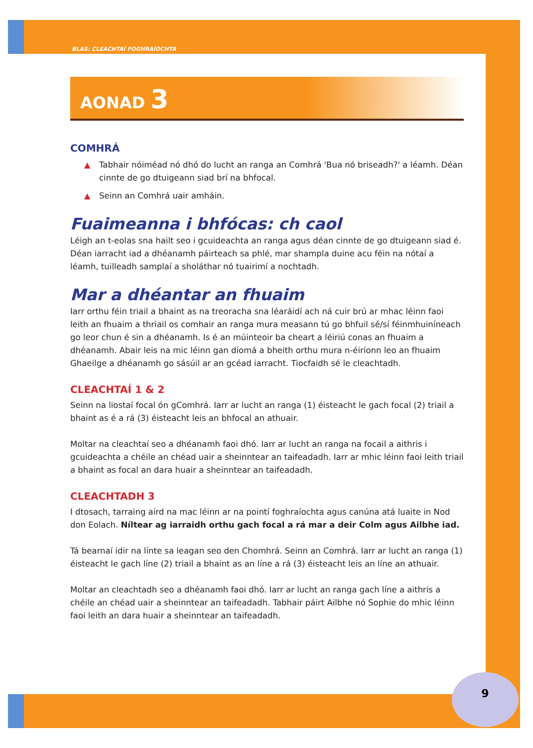BLAS: CLEACHTAÍ FOGHRAÍOCHTA
AONAD 3
COMHRÁ
▲ Tabhair nóiméad nó dhó do lucht an ranga an Comhrá 'Bua nó briseadh?' a léamh. Déan cinnte de go dtuigeann siad brí na bhfocal.
▲ Seinn an Comhrá uair amháin.
Fuaimeanna i bhfócas: ch caol
Léigh an t-eolas sna hailt seo i gcuideachta an ranga agus déan cinnte de go dtuigeann siad é. Déan iarracht iad a dhéanamh páirteach sa phlé, mar shampla duine acu féin na nótaí a léamh, tuilleadh samplaí a sholáthar nó tuairimí a nochtadh.
Mar a dhéantar an fhuaim
Iarr orthu féin triail a bhaint as na treoracha sna léaráidí ach ná cuir brú ar mhac léinn faoi leith an fhuaim a thriail os comhair an ranga mura measann tú go bhfuil sé/sí féinmhuiníneach go leor chun é sin a dhéanamh. Is é an múinteoir ba cheart a léiriú conas an fhuaim a dhéanamh. Abair leis na mic léinn gan díomá a bheith orthu mura n-éiríonn leo an fhuaim Ghaeilge a dhéanamh go sásúil ar an gcéad iarracht. Tiocfaidh sé le cleachtadh.
CLEACHTAÍ 1 & 2
Seinn na liostaí focal ón gComhrá. Iarr ar lucht an ranga (1) éisteacht le gach focal (2) triail a bhaint as é a rá (3) éisteacht leis an bhfocal an athuair.
Moltar na cleachtaí seo a dhéanamh faoi dhó. Iarr ar lucht an ranga na focail a aithris i gcuideachta a chéile an chéad uair a sheinntear an taifeadadh. Iarr ar mhic léinn faoi leith triail a bhaint as focal an dara huair a sheinntear an taifeadadh.
CLEACHTADH 3
I dtosach, tarraing aird na mac léinn ar na pointí foghraíochta agus canúna atá luaite in Nod don Eolach. Níltear ag iarraidh orthu gach focal a rá mar a deir Colm agus Ailbhe iad.
Tá bearnaí idir na línte sa leagan seo den Chomhrá. Seinn an Comhrá. Iarr ar lucht an ranga (1) éisteacht le gach líne (2) triail a bhaint as an líne a rá (3) éisteacht leis an líne an athuair.
Moltar an cleachtadh seo a dhéanamh faoi dhó. Iarr ar lucht an ranga gach líne a aithris a chéile an chéad uair a sheinntear an taifeadadh. Tabhair páirt Ailbhe nó Sophie do mhic léinn faoi leith an dara huair a sheinntear an taifeadadh.
9